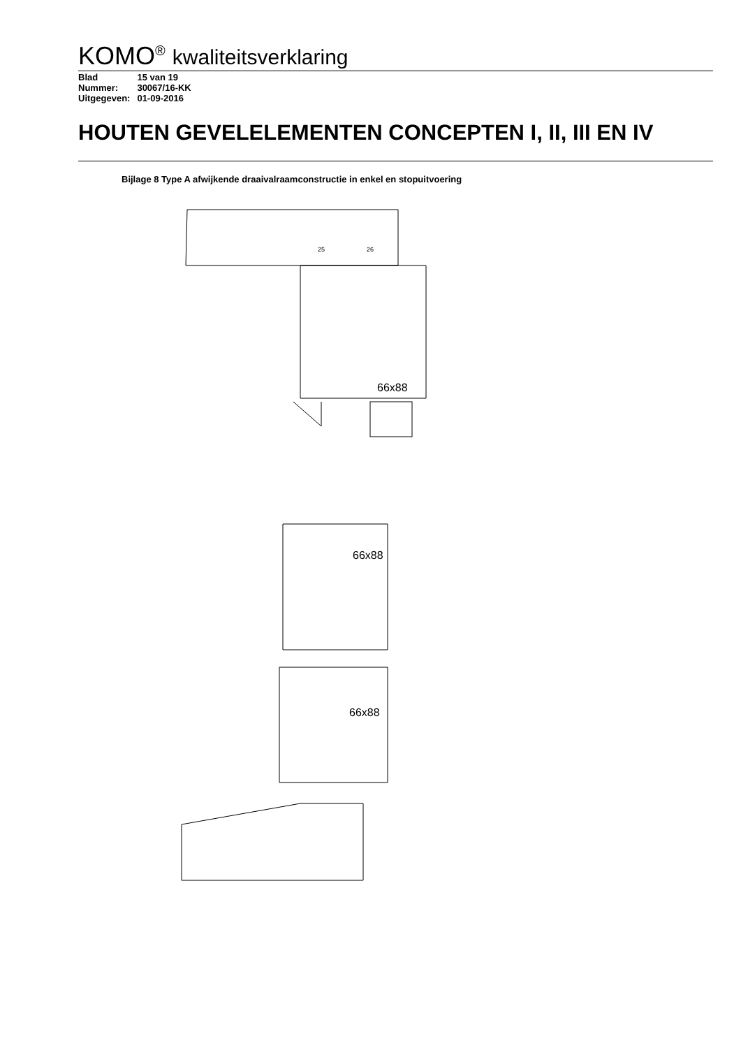KOMO<sup>®</sup> kwaliteitsverklaring
| Blad | 15 van 19 |
| Nummer: | 30067/16-KK |
| Uitgegeven: | 01-09-2016 |
HOUTEN GEVELELEMENTEN CONCEPTEN I, II, III EN IV
Bijlage 8 Type A afwijkende draaivalraamconstructie in enkel en stopuitvoering
66x88
25
26
66x88
66x88